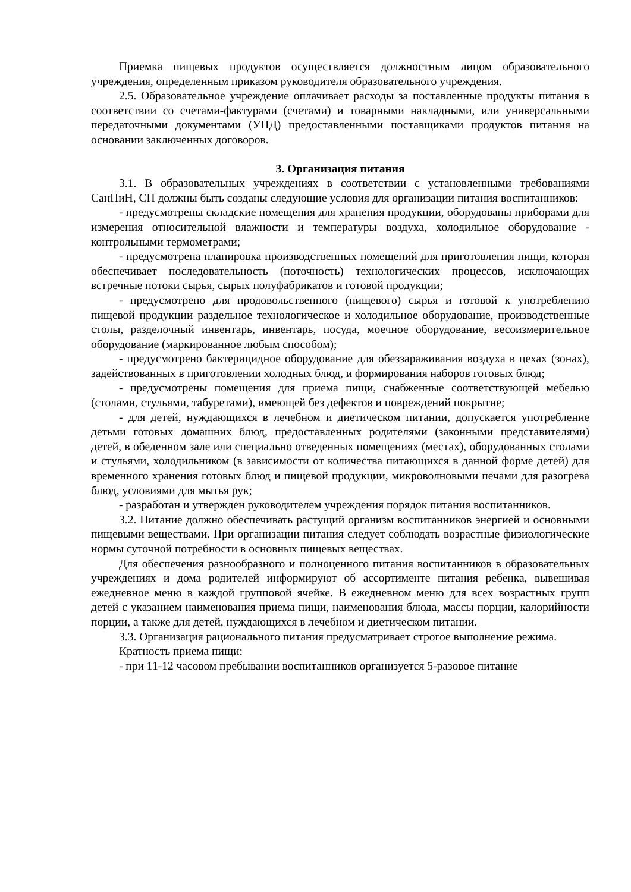Приемка пищевых продуктов осуществляется должностным лицом образовательного учреждения, определенным приказом руководителя образовательного учреждения.
2.5. Образовательное учреждение оплачивает расходы за поставленные продукты питания в соответствии со счетами-фактурами (счетами) и товарными накладными, или универсальными передаточными документами (УПД) предоставленными поставщиками продуктов питания на основании заключенных договоров.
3. Организация питания
3.1. В образовательных учреждениях в соответствии с установленными требованиями СанПиН, СП должны быть созданы следующие условия для организации питания воспитанников:
- предусмотрены складские помещения для хранения продукции, оборудованы приборами для измерения относительной влажности и температуры воздуха, холодильное оборудование - контрольными термометрами;
- предусмотрена планировка производственных помещений для приготовления пищи, которая обеспечивает последовательность (поточность) технологических процессов, исключающих встречные потоки сырья, сырых полуфабрикатов и готовой продукции;
- предусмотрено для продовольственного (пищевого) сырья и готовой к употреблению пищевой продукции раздельное технологическое и холодильное оборудование, производственные столы, разделочный инвентарь, инвентарь, посуда, моечное оборудование, весоизмерительное оборудование (маркированное любым способом);
- предусмотрено бактерицидное оборудование для обеззараживания воздуха в цехах (зонах), задействованных в приготовлении холодных блюд, и формирования наборов готовых блюд;
- предусмотрены помещения для приема пищи, снабженные соответствующей мебелью (столами, стульями, табуретами), имеющей без дефектов и повреждений покрытие;
- для детей, нуждающихся в лечебном и диетическом питании, допускается употребление детьми готовых домашних блюд, предоставленных родителями (законными представителями) детей, в обеденном зале или специально отведенных помещениях (местах), оборудованных столами и стульями, холодильником (в зависимости от количества питающихся в данной форме детей) для временного хранения готовых блюд и пищевой продукции, микроволновыми печами для разогрева блюд, условиями для мытья рук;
- разработан и утвержден руководителем учреждения порядок питания воспитанников.
3.2. Питание должно обеспечивать растущий организм воспитанников энергией и основными пищевыми веществами. При организации питания следует соблюдать возрастные физиологические нормы суточной потребности в основных пищевых веществах.
Для обеспечения разнообразного и полноценного питания воспитанников в образовательных учреждениях и дома родителей информируют об ассортименте питания ребенка, вывешивая ежедневное меню в каждой групповой ячейке. В ежедневном меню для всех возрастных групп детей с указанием наименования приема пищи, наименования блюда, массы порции, калорийности порции, а также для детей, нуждающихся в лечебном и диетическом питании.
3.3. Организация рационального питания предусматривает строгое выполнение режима.
Кратность приема пищи:
- при 11-12 часовом пребывании воспитанников организуется 5-разовое питание